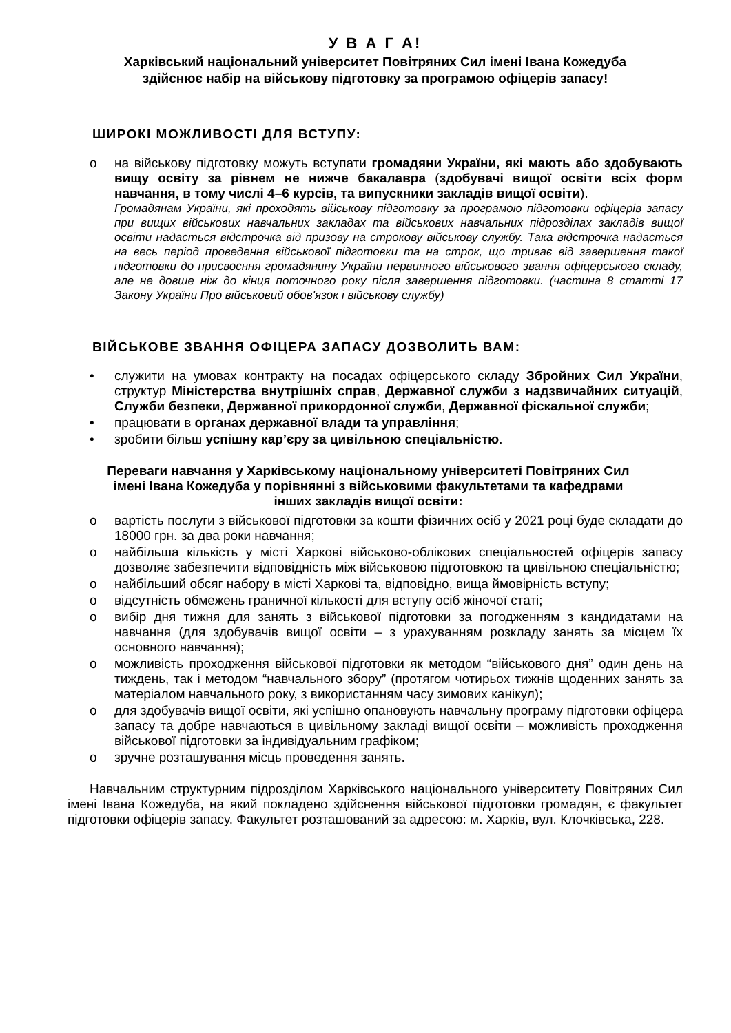У В А Г А!
Харківський національний університет Повітряних Сил імені Івана Кожедуба
здійснює набір на військову підготовку за програмою офіцерів запасу!
ШИРОКІ МОЖЛИВОСТІ ДЛЯ ВСТУПУ:
o на військову підготовку можуть вступати громадяни України, які мають або здобувають вищу освіту за рівнем не нижче бакалавра (здобувачі вищої освіти всіх форм навчання, в тому числі 4–6 курсів, та випускники закладів вищої освіти).
Громадянам України, які проходять військову підготовку за програмою підготовки офіцерів запасу при вищих військових навчальних закладах та військових навчальних підрозділах закладів вищої освіти надається відстрочка від призову на строкову військову службу. Така відстрочка надається на весь період проведення військової підготовки та на строк, що триває від завершення такої підготовки до присвоєння громадянину України первинного військового звання офіцерського складу, але не довше ніж до кінця поточного року після завершення підготовки. (частина 8 статті 17 Закону України Про військовий обов'язок і військову службу)
ВІЙСЬКОВЕ ЗВАННЯ ОФІЦЕРА ЗАПАСУ ДОЗВОЛИТЬ ВАМ:
• служити на умовах контракту на посадах офіцерського складу Збройних Сил України, структур Міністерства внутрішніх справ, Державної служби з надзвичайних ситуацій, Служби безпеки, Державної прикордонної служби, Державної фіскальної служби;
• працювати в органах державної влади та управління;
• зробити більш успішну кар’єру за цивільною спеціальністю.
Переваги навчання у Харківському національному університеті Повітряних Сил імені Івана Кожедуба у порівнянні з військовими факультетами та кафедрами інших закладів вищої освіти:
o вартість послуги з військової підготовки за кошти фізичних осіб у 2021 році буде складати до 18000 грн. за два роки навчання;
o найбільша кількість у місті Харкові військово-облікових спеціальностей офіцерів запасу дозволяє забезпечити відповідність між військовою підготовкою та цивільною спеціальністю;
o найбільший обсяг набору в місті Харкові та, відповідно, вища ймовірність вступу;
o відсутність обмежень граничної кількості для вступу осіб жіночої статі;
o вибір дня тижня для занять з військової підготовки за погодженням з кандидатами на навчання (для здобувачів вищої освіти – з урахуванням розкладу занять за місцем їх основного навчання);
o можливість проходження військової підготовки як методом “військового дня” один день на тиждень, так і методом “навчального збору” (протягом чотирьох тижнів щоденних занять за матеріалом навчального року, з використанням часу зимових канікул);
o для здобувачів вищої освіти, які успішно опановують навчальну програму підготовки офіцера запасу та добре навчаються в цивільному закладі вищої освіти – можливість проходження військової підготовки за індивідуальним графіком;
o зручне розташування місць проведення занять.
Навчальним структурним підрозділом Харківського національного університету Повітряних Сил імені Івана Кожедуба, на який покладено здійснення військової підготовки громадян, є факультет підготовки офіцерів запасу. Факультет розташований за адресою: м. Харків, вул. Клочківська, 228.